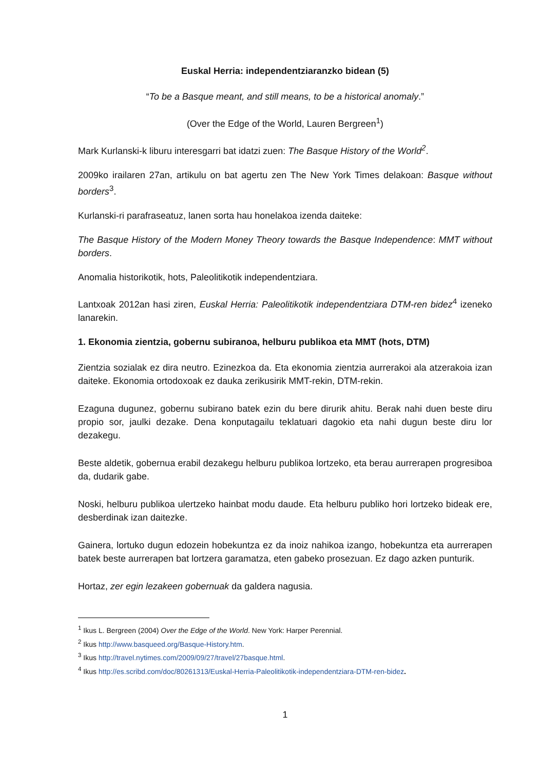Euskal Herria: independentziaranzko bidean (5)
“To be a Basque meant, and still means, to be a historical anomaly.”
(Over the Edge of the World, Lauren Bergreen<sup>1</sup>)
Mark Kurlanski-k liburu interesgarri bat idatzi zuen: The Basque History of the World<sup>2</sup>.
2009ko irailaren 27an, artikulu on bat agertu zen The New York Times delakoan: Basque without borders<sup>3</sup>.
Kurlanski-ri parafraseatuz, lanen sorta hau honelakoa izenda daiteke:
The Basque History of the Modern Money Theory towards the Basque Independence: MMT without borders.
Anomalia historikotik, hots, Paleolitikotik independentziara.
Lantxoak 2012an hasi ziren, Euskal Herria: Paleolitikotik independentziara DTM-ren bidez<sup>4</sup> izeneko lanarekin.
1. Ekonomia zientzia, gobernu subiranoa, helburu publikoa eta MMT (hots, DTM)
Zientzia sozialak ez dira neutro. Ezinezkoa da. Eta ekonomia zientzia aurrerakoi ala atzerakoia izan daiteke. Ekonomia ortodoxoak ez dauka zerikusirik MMT-rekin, DTM-rekin.
Ezaguna dugunez, gobernu subirano batek ezin du bere dirurik ahitu. Berak nahi duen beste diru propio sor, jaulki dezake. Dena konputagailu teklatuari dagokio eta nahi dugun beste diru lor dezakegu.
Beste aldetik, gobernua erabil dezakegu helburu publikoa lortzeko, eta berau aurrerapen progresiboa da, dudarik gabe.
Noski, helburu publikoa ulertzeko hainbat modu daude. Eta helburu publiko hori lortzeko bideak ere, desberdinak izan daitezke.
Gainera, lortuko dugun edozein hobekuntza ez da inoiz nahikoa izango, hobekuntza eta aurrerapen batek beste aurrerapen bat lortzera garamatza, eten gabeko prosezuan. Ez dago azken punturik.
Hortaz, zer egin lezakeen gobernuak da galdera nagusia.
<sup>1</sup> Ikus L. Bergreen (2004) Over the Edge of the World. New York: Harper Perennial.
<sup>2</sup> Ikus http://www.basqueed.org/Basque-History.htm.
<sup>3</sup> Ikus http://travel.nytimes.com/2009/09/27/travel/27basque.html.
<sup>4</sup> Ikus http://es.scribd.com/doc/80261313/Euskal-Herria-Paleolitikotik-independentziara-DTM-ren-bidez.
1